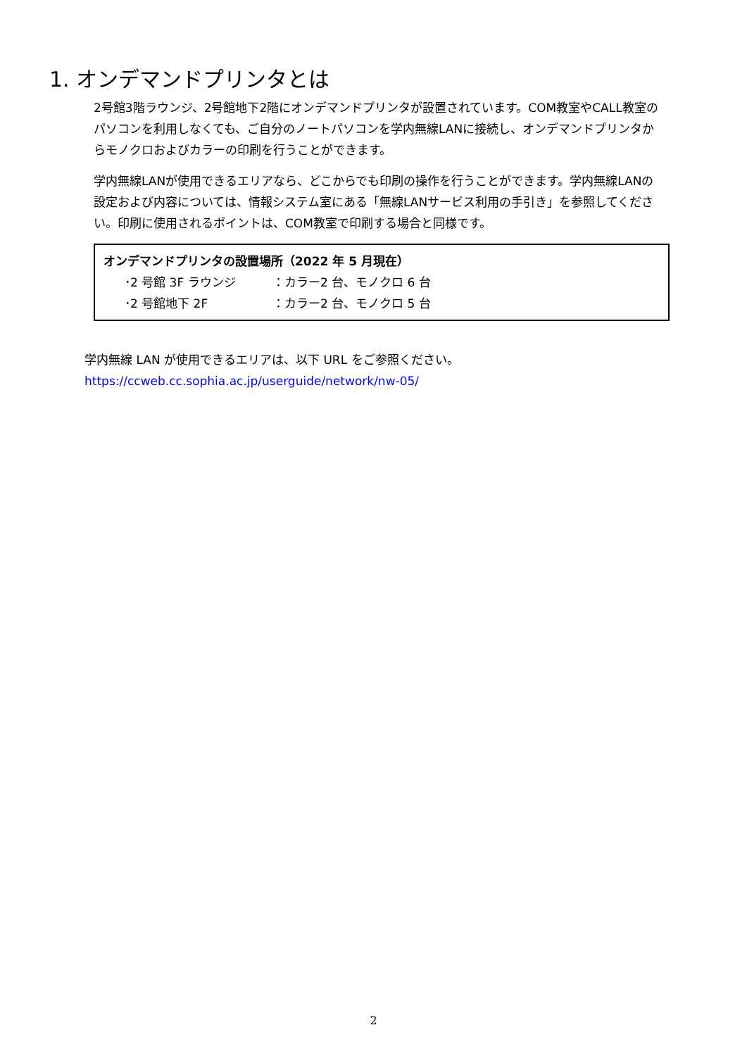1. オンデマンドプリンタとは
2号館3階ラウンジ、2号館地下2階にオンデマンドプリンタが設置されています。COM教室やCALL教室のパソコンを利用しなくても、ご自分のノートパソコンを学内無線LANに接続し、オンデマンドプリンタからモノクロおよびカラーの印刷を行うことができます。
学内無線LANが使用できるエリアなら、どこからでも印刷の操作を行うことができます。学内無線LANの設定および内容については、情報システム室にある「無線LANサービス利用の手引き」を参照してください。印刷に使用されるポイントは、COM教室で印刷する場合と同様です。
オンデマンドプリンタの設置場所（2022 年 5 月現在）
･2 号館 3F ラウンジ ：カラー2 台、モノクロ 6 台
･2 号館地下 2F ：カラー2 台、モノクロ 5 台
学内無線 LAN が使用できるエリアは、以下 URL をご参照ください。
https://ccweb.cc.sophia.ac.jp/userguide/network/nw-05/
2